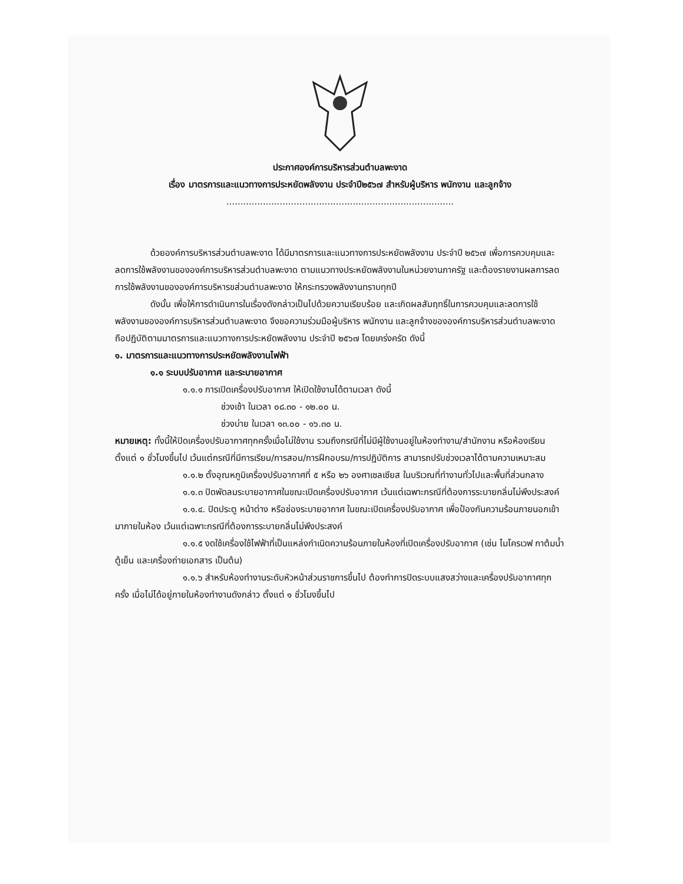ประกาศองค์การบริหารส่วนตำบลพะงาด
เรื่อง มาตรการและแนวทางการประหยัดพลังงาน ประจำปี๒๕๖๗ สำหรับผู้บริหาร พนักงาน และลูกจ้าง
.................................................................................
ด้วยองค์การบริหารส่วนตำบลพะงาด ได้มีมาตรการและแนวทางการประหยัดพลังงาน ประจำปี ๒๕๖๗ เพื่อการควบคุมและลดการใช้พลังงานขององค์การบริหารส่วนตำบลพะงาด ตามแนวทางประหยัดพลังงานในหน่วยงานภาครัฐ และต้องรายงานผลการลดการใช้พลังงานขององค์การบริหารขส่วนตำบลพะงาด ให้กระทรวงพลังงานทราบทุกปี
ดังนั้น เพื่อให้การดำเนินการในเรื่องดังกล่าวเป็นไปด้วยความเรียบร้อย และเกิดผลสัมฤทธิ์ในการควบคุมและลดการใช้พลังงานขององค์การบริหารส่วนตำบลพะงาด จึงขอความร่วมมือผู้บริหาร พนักงาน และลูกจ้างขององค์การบริหารส่วนตำบลพะงาด ถือปฏิบัติตามมาตรการและแนวทางการประหยัดพลังงาน ประจำปี ๒๕๖๗ โดยเคร่งครัด ดังนี้
๑. มาตรการและแนวทางการประหยัดพลังงานไฟฟ้า
๑.๑ ระบบปรับอากาศ และระบายอากาศ
๑.๑.๑ การเปิดเครื่องปรับอากาศ ให้เปิดใช้งานได้ตามเวลา ดังนี้
ช่วงเช้า ในเวลา ๐๘.๓๐ - ๑๒.๐๐ น.
ช่วงบ่าย ในเวลา ๑๓.๐๐ - ๑๖.๓๐ น.
หมายเหตุ: ทั้งนี้ให้ปิดเครื่องปรับอากาศทุกครั้งเมื่อไม่ใช้งาน รวมถึงกรณีที่ไม่มีผู้ใช้งานอยู่ในห้องทำงาน/สำนักงาน หรือห้องเรียน ตั้งแต่ ๑ ชั่วโมงขึ้นไป เว้นแต่กรณีที่มีการเรียน/การสอน/การฝึกอบรม/การปฏิบัติการ สามารถปรับช่วงเวลาได้ตามความเหมาะสม
๑.๑.๒ ตั้งอุณหภูมิเครื่องปรับอากาศที่ ๕ หรือ ๒๖ องศาเซลเซียส ในบริเวณที่ทำงานทั่วไปและพื้นที่ส่วนกลาง
๑.๑.๓ ปิดพัดลมระบายอากาศในขณะเปิดเครื่องปรับอากาศ เว้นแต่เฉพาะกรณีที่ต้องการระบายกลิ่นไม่พึงประสงค์
๑.๑.๔. ปิดประตู หน้าต่าง หรือช่องระบายอากาศ ในขณะเปิดเครื่องปรับอากาศ เพื่อป้องกันความร้อนภายนอกเข้ามาภายในห้อง เว้นแต่เฉพาะกรณีที่ต้องการระบายกลิ่นไม่พึงประสงค์
๑.๑.๕ งดใช้เครื่องใช้ไฟฟ้าที่เป็นแหล่งกำเนิดความร้อนภายในห้องที่เปิดเครื่องปรับอากาศ (เช่น ไมโครเวฟ กาต้มน้ำ ตู้เย็น และเครื่องถ่ายเอกสาร เป็นต้น)
๑.๑.๖ สำหรับห้องทำงานระดับหัวหน้าส่วนราชการขึ้นไป ต้องทำการปิดระบบแสงสว่างและเครื่องปรับอากาศทุกครั้ง เมื่อไม่ได้อยู่ภายในห้องทำงานดังกล่าว ตั้งแต่ ๑ ชั่วโมงขึ้นไป